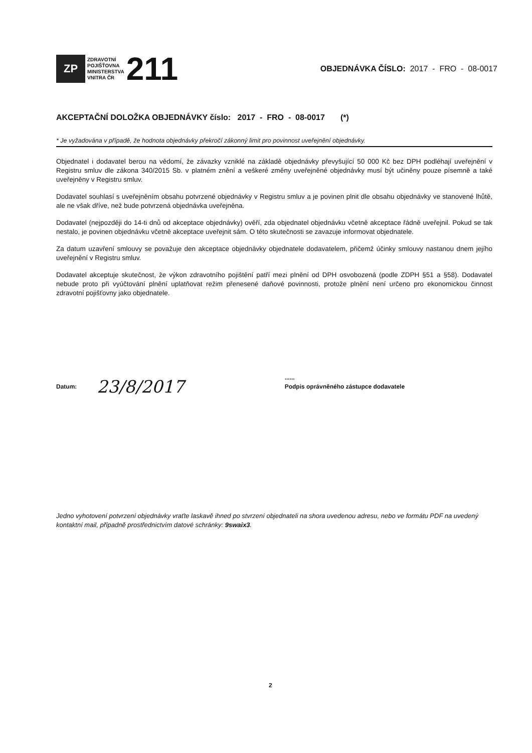ZP
ZDRAVOTNÍ
POJIŠŤOVNA
MINISTERSTVA
VNITRA ČR
211
OBJEDNÁVKA ČÍSLO: 2017 - FRO - 08-0017
AKCEPTAČNÍ DOLOŽKA OBJEDNÁVKY číslo: 2017 - FRO - 08-0017 (*)
* Je vyžadována v případě, že hodnota objednávky překročí zákonný limit pro povinnost uveřejnění objednávky.
Objednatel i dodavatel berou na vědomí, že závazky vzniklé na základě objednávky převyšující 50 000 Kč bez DPH podléhají uveřejnění v Registru smluv dle zákona 340/2015 Sb. v platném znění a veškeré změny uveřejněné objednávky musí být učiněny pouze písemně a také uveřejněny v Registru smluv.
Dodavatel souhlasí s uveřejněním obsahu potvrzené objednávky v Registru smluv a je povinen plnit dle obsahu objednávky ve stanovené lhůtě, ale ne však dříve, než bude potvrzená objednávka uveřejněna.
Dodavatel (nejpozději do 14-ti dnů od akceptace objednávky) ověří, zda objednatel objednávku včetně akceptace řádně uveřejnil. Pokud se tak nestalo, je povinen objednávku včetně akceptace uveřejnit sám. O této skutečnosti se zavazuje informovat objednatele.
Za datum uzavření smlouvy se považuje den akceptace objednávky objednatele dodavatelem, přičemž účinky smlouvy nastanou dnem jejího uveřejnění v Registru smluv.
Dodavatel akceptuje skutečnost, že výkon zdravotního pojištění patří mezi plnění od DPH osvobozená (podle ZDPH §51 a §58). Dodavatel nebude proto při vyúčtování plnění uplatňovat režim přenesené daňové povinnosti, protože plnění není určeno pro ekonomickou činnost zdravotní pojišťovny jako objednatele.
Datum: 23/8/2017......
Podpis oprávněného zástupce dodavatele
Jedno vyhotovení potvrzení objednávky vraťte laskavě ihned po stvrzení objednateli na shora uvedenou adresu, nebo ve formátu PDF na uvedený kontaktní mail, případně prostřednictvím datové schránky: 9swaix3.
2